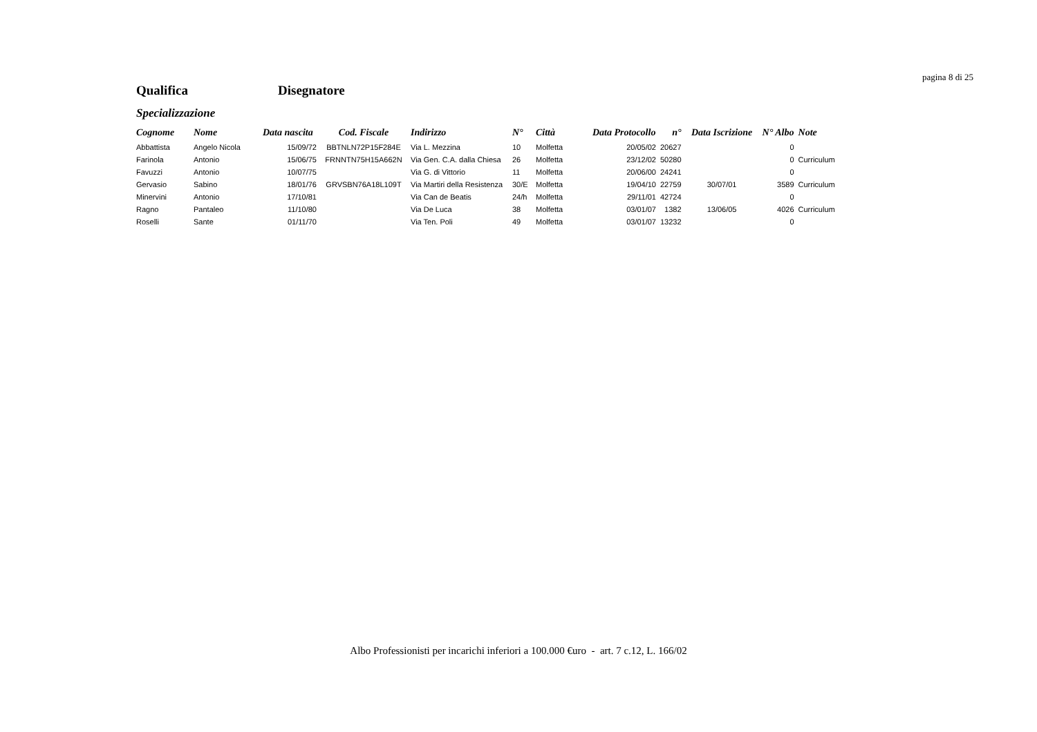pagina 8 di 25
Qualifica Disegnatore
Specializzazione
| Cognome | Nome | Data nascita | Cod. Fiscale | Indirizzo | N° | Città | Data Protocollo | n° | Data Iscrizione | N° Albo | Note |
| --- | --- | --- | --- | --- | --- | --- | --- | --- | --- | --- | --- |
| Abbattista | Angelo Nicola | 15/09/72 | BBTNLN72P15F284E | Via L. Mezzina | 10 | Molfetta | 20/05/02 | 20627 | | 0 | |
| Farinola | Antonio | 15/06/75 | FRNNTN75H15A662N | Via Gen. C.A. dalla Chiesa | 26 | Molfetta | 23/12/02 | 50280 | | 0 | Curriculum |
| Favuzzi | Antonio | 10/07/75 | | Via G. di Vittorio | 11 | Molfetta | 20/06/00 | 24241 | | 0 | |
| Gervasio | Sabino | 18/01/76 | GRVSBN76A18L109T | Via Martiri della Resistenza | 30/E | Molfetta | 19/04/10 | 22759 | 30/07/01 | 3589 | Curriculum |
| Minervini | Antonio | 17/10/81 | | Via Can de Beatis | 24/h | Molfetta | 29/11/01 | 42724 | | 0 | |
| Ragno | Pantaleo | 11/10/80 | | Via De Luca | 38 | Molfetta | 03/01/07 | 1382 | 13/06/05 | 4026 | Curriculum |
| Roselli | Sante | 01/11/70 | | Via Ten. Poli | 49 | Molfetta | 03/01/07 | 13232 | | 0 | |
Albo Professionisti per incarichi inferiori a 100.000 €uro - art. 7 c.12, L. 166/02